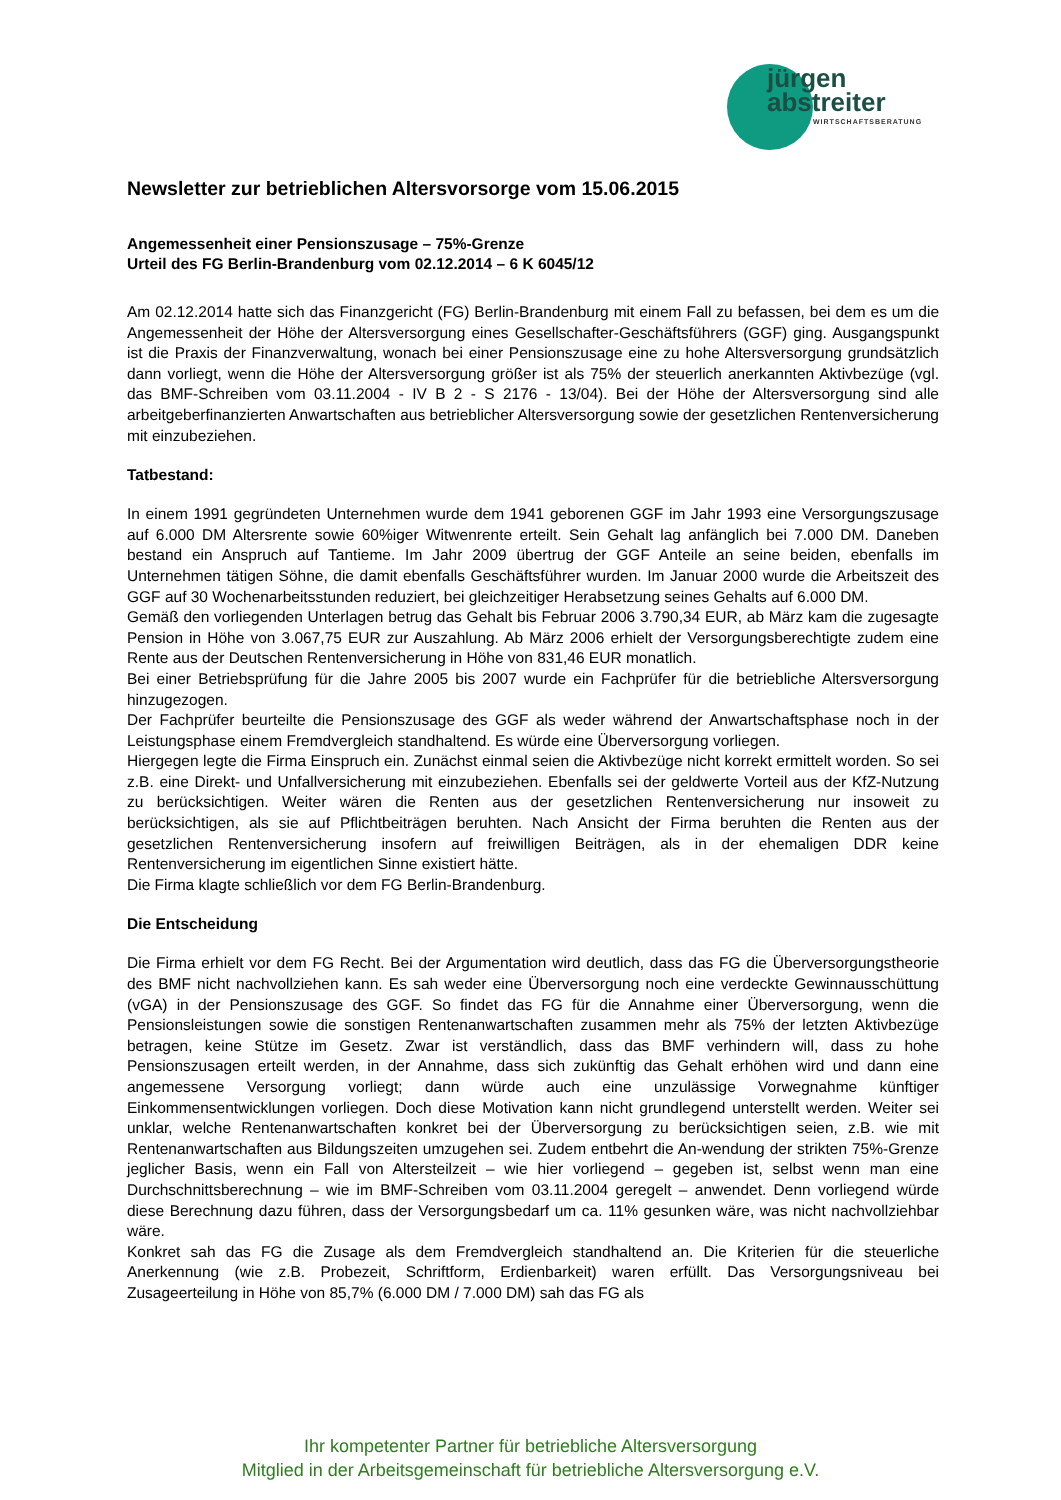jürgen
abstreiter
WIRTSCHAFTSBERATUNG
Newsletter zur betrieblichen Altersvorsorge vom 15.06.2015
Angemessenheit einer Pensionszusage – 75%-Grenze
Urteil des FG Berlin-Brandenburg vom 02.12.2014 – 6 K 6045/12
Am 02.12.2014 hatte sich das Finanzgericht (FG) Berlin-Brandenburg mit einem Fall zu befassen, bei dem es um die Angemessenheit der Höhe der Altersversorgung eines Gesellschafter-Geschäftsführers (GGF) ging. Ausgangspunkt ist die Praxis der Finanzverwaltung, wonach bei einer Pensionszusage eine zu hohe Altersversorgung grundsätzlich dann vorliegt, wenn die Höhe der Altersversorgung größer ist als 75% der steuerlich anerkannten Aktivbezüge (vgl. das BMF-Schreiben vom 03.11.2004 - IV B 2 - S 2176 - 13/04). Bei der Höhe der Altersversorgung sind alle arbeitgeberfinanzierten Anwartschaften aus betrieblicher Altersversorgung sowie der gesetzlichen Rentenversicherung mit einzubeziehen.
Tatbestand:
In einem 1991 gegründeten Unternehmen wurde dem 1941 geborenen GGF im Jahr 1993 eine Versorgungszusage auf 6.000 DM Altersrente sowie 60%iger Witwenrente erteilt. Sein Gehalt lag anfänglich bei 7.000 DM. Daneben bestand ein Anspruch auf Tantieme. Im Jahr 2009 übertrug der GGF Anteile an seine beiden, ebenfalls im Unternehmen tätigen Söhne, die damit ebenfalls Geschäftsführer wurden. Im Januar 2000 wurde die Arbeitszeit des GGF auf 30 Wochenarbeitsstunden reduziert, bei gleichzeitiger Herabsetzung seines Gehalts auf 6.000 DM.
Gemäß den vorliegenden Unterlagen betrug das Gehalt bis Februar 2006 3.790,34 EUR, ab März kam die zugesagte Pension in Höhe von 3.067,75 EUR zur Auszahlung. Ab März 2006 erhielt der Versorgungsberechtigte zudem eine Rente aus der Deutschen Rentenversicherung in Höhe von 831,46 EUR monatlich.
Bei einer Betriebsprüfung für die Jahre 2005 bis 2007 wurde ein Fachprüfer für die betriebliche Altersversorgung hinzugezogen.
Der Fachprüfer beurteilte die Pensionszusage des GGF als weder während der Anwartschaftsphase noch in der Leistungsphase einem Fremdvergleich standhaltend. Es würde eine Überversorgung vorliegen.
Hiergegen legte die Firma Einspruch ein. Zunächst einmal seien die Aktivbezüge nicht korrekt ermittelt worden. So sei z.B. eine Direkt- und Unfallversicherung mit einzubeziehen. Ebenfalls sei der geldwerte Vorteil aus der KfZ-Nutzung zu berücksichtigen. Weiter wären die Renten aus der gesetzlichen Rentenversicherung nur insoweit zu berücksichtigen, als sie auf Pflichtbeiträgen beruhten. Nach Ansicht der Firma beruhten die Renten aus der gesetzlichen Rentenversicherung insofern auf freiwilligen Beiträgen, als in der ehemaligen DDR keine Rentenversicherung im eigentlichen Sinne existiert hätte.
Die Firma klagte schließlich vor dem FG Berlin-Brandenburg.
Die Entscheidung
Die Firma erhielt vor dem FG Recht. Bei der Argumentation wird deutlich, dass das FG die Überversorgungstheorie des BMF nicht nachvollziehen kann. Es sah weder eine Überversorgung noch eine verdeckte Gewinnausschüttung (vGA) in der Pensionszusage des GGF. So findet das FG für die Annahme einer Überversorgung, wenn die Pensionsleistungen sowie die sonstigen Rentenanwartschaften zusammen mehr als 75% der letzten Aktivbezüge betragen, keine Stütze im Gesetz. Zwar ist verständlich, dass das BMF verhindern will, dass zu hohe Pensionszusagen erteilt werden, in der Annahme, dass sich zukünftig das Gehalt erhöhen wird und dann eine angemessene Versorgung vorliegt; dann würde auch eine unzulässige Vorwegnahme künftiger Einkommensentwicklungen vorliegen. Doch diese Motivation kann nicht grundlegend unterstellt werden. Weiter sei unklar, welche Rentenanwartschaften konkret bei der Überversorgung zu berücksichtigen seien, z.B. wie mit Rentenanwartschaften aus Bildungszeiten umzugehen sei. Zudem entbehrt die An-wendung der strikten 75%-Grenze jeglicher Basis, wenn ein Fall von Altersteilzeit – wie hier vorliegend – gegeben ist, selbst wenn man eine Durchschnittsberechnung – wie im BMF-Schreiben vom 03.11.2004 geregelt – anwendet. Denn vorliegend würde diese Berechnung dazu führen, dass der Versorgungsbedarf um ca. 11% gesunken wäre, was nicht nachvollziehbar wäre.
Konkret sah das FG die Zusage als dem Fremdvergleich standhaltend an. Die Kriterien für die steuerliche Anerkennung (wie z.B. Probezeit, Schriftform, Erdienbarkeit) waren erfüllt. Das Versorgungsniveau bei Zusageerteilung in Höhe von 85,7% (6.000 DM / 7.000 DM) sah das FG als
Ihr kompetenter Partner für betriebliche Altersversorgung
Mitglied in der Arbeitsgemeinschaft für betriebliche Altersversorgung e.V.